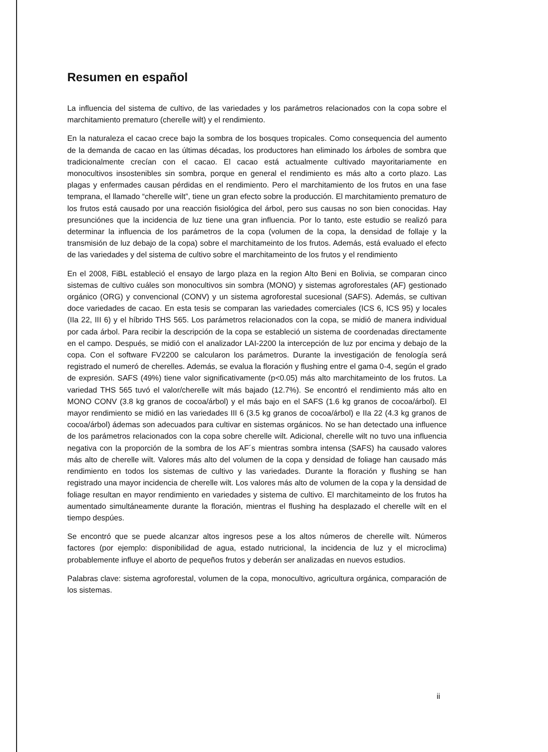Resumen en español
La influencia del sistema de cultivo, de las variedades y los parámetros relacionados con la copa sobre el marchitamiento prematuro (cherelle wilt) y el rendimiento.
En la naturaleza el cacao crece bajo la sombra de los bosques tropicales. Como consequencia del aumento de la demanda de cacao en las últimas décadas, los productores han eliminado los árboles de sombra que tradicionalmente crecían con el cacao. El cacao está actualmente cultivado mayoritariamente en monocultivos insostenibles sin sombra, porque en general el rendimiento es más alto a corto plazo. Las plagas y enfermades causan pérdidas en el rendimiento. Pero el marchitamiento de los frutos en una fase temprana, el llamado “cherelle wilt”, tiene un gran efecto sobre la producción. El marchitamiento prematuro de los frutos está causado por una reacción fisiológica del árbol, pero sus causas no son bien conocidas. Hay presunciónes que la incidencia de luz tiene una gran influencia. Por lo tanto, este estudio se realizó para determinar la influencia de los parámetros de la copa (volumen de la copa, la densidad de follaje y la transmisión de luz debajo de la copa) sobre el marchitameinto de los frutos. Además, está evaluado el efecto de las variedades y del sistema de cultivo sobre el marchitameinto de los frutos y el rendimiento
En el 2008, FiBL estableció el ensayo de largo plaza en la region Alto Beni en Bolivia, se comparan cinco sistemas de cultivo cuáles son monocultivos sin sombra (MONO) y sistemas agroforestales (AF) gestionado orgánico (ORG) y convencional (CONV) y un sistema agroforestal sucesional (SAFS). Además, se cultivan doce variedades de cacao. En esta tesis se comparan las variedades comerciales (ICS 6, ICS 95) y locales (IIa 22, III 6) y el híbrido THS 565. Los parámetros relacionados con la copa, se midió de manera individual por cada árbol. Para recibir la descripción de la copa se estableció un sistema de coordenadas directamente en el campo. Después, se midió con el analizador LAI-2200 la intercepción de luz por encima y debajo de la copa. Con el software FV2200 se calcularon los parámetros. Durante la investigación de fenología será registrado el numeró de cherelles. Además, se evalua la floración y flushing entre el gama 0-4, según el grado de expresión. SAFS (49%) tiene valor significativamente (p<0.05) más alto marchitameinto de los frutos. La variedad THS 565 tuvó el valor/cherelle wilt más bajado (12.7%). Se encontró el rendimiento más alto en MONO CONV (3.8 kg granos de cocoa/árbol) y el más bajo en el SAFS (1.6 kg granos de cocoa/árbol). El mayor rendimiento se midió en las variedades III 6 (3.5 kg granos de cocoa/árbol) e IIa 22 (4.3 kg granos de cocoa/árbol) ádemas son adecuados para cultivar en sistemas orgánicos. No se han detectado una influence de los parámetros relacionados con la copa sobre cherelle wilt. Adicional, cherelle wilt no tuvo una influencia negativa con la proporción de la sombra de los AF´s mientras sombra intensa (SAFS) ha causado valores más alto de cherelle wilt. Valores más alto del volumen de la copa y densidad de foliage han causado más rendimiento en todos los sistemas de cultivo y las variedades. Durante la floración y flushing se han registrado una mayor incidencia de cherelle wilt. Los valores más alto de volumen de la copa y la densidad de foliage resultan en mayor rendimiento en variedades y sistema de cultivo. El marchitameinto de los frutos ha aumentado simultáneamente durante la floración, mientras el flushing ha desplazado el cherelle wilt en el tiempo despúes.
Se encontró que se puede alcanzar altos ingresos pese a los altos números de cherelle wilt. Números factores (por ejemplo: disponibilidad de agua, estado nutricional, la incidencia de luz y el microclima) probablemente influye el aborto de pequeños frutos y deberán ser analizadas en nuevos estudios.
Palabras clave: sistema agroforestal, volumen de la copa, monocultivo, agricultura orgánica, comparación de los sistemas.
ii